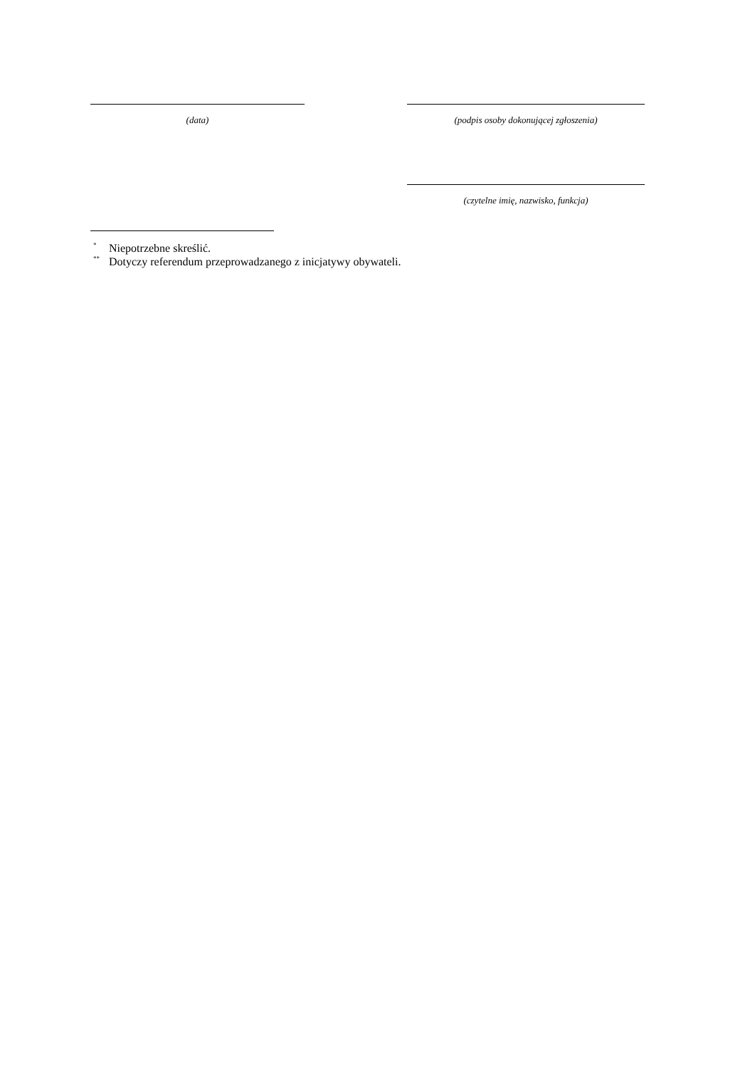(data) (podpis osoby dokonującej zgłoszenia)
(czytelne imię, nazwisko, funkcja)
<sup>*</sup> Niepotrzebne skreślić.
<sup>**</sup> Dotyczy referendum przeprowadzanego z inicjatywy obywateli.